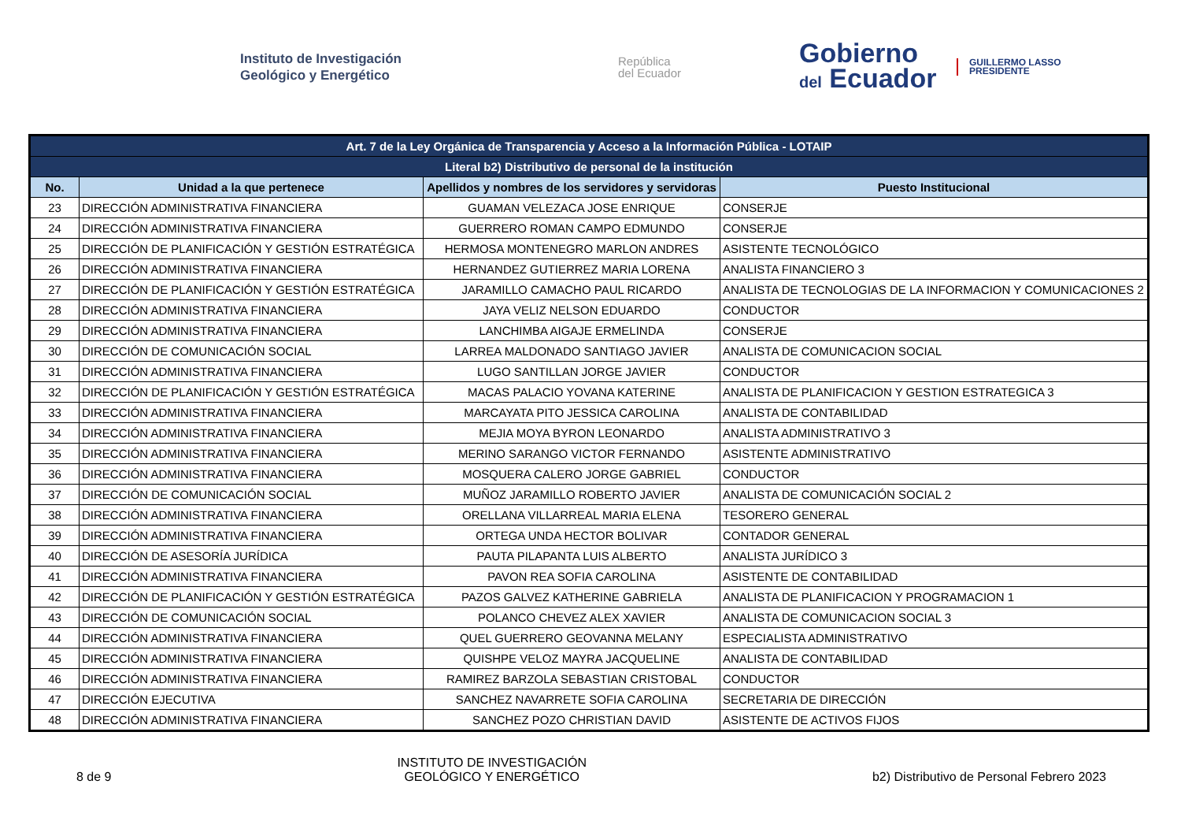Instituto de Investigación
Geológico y Energético
República
del Ecuador
Gobierno
del Ecuador
GUILLERMO LASSO
PRESIDENTE
| Art. 7 de la Ley Orgánica de Transparencia y Acceso a la Información Pública - LOTAIP | | | |
| Literal b2) Distributivo de personal de la institución | | | |
| No. | Unidad a la que pertenece | Apellidos y nombres de los servidores y servidoras | Puesto Institucional |
| 23 | DIRECCIÓN ADMINISTRATIVA FINANCIERA | GUAMAN VELEZACA JOSE ENRIQUE | CONSERJE |
| 24 | DIRECCIÓN ADMINISTRATIVA FINANCIERA | GUERRERO ROMAN CAMPO EDMUNDO | CONSERJE |
| 25 | DIRECCIÓN DE PLANIFICACIÓN Y GESTIÓN ESTRATÉGICA | HERMOSA MONTENEGRO MARLON ANDRES | ASISTENTE TECNOLÓGICO |
| 26 | DIRECCIÓN ADMINISTRATIVA FINANCIERA | HERNANDEZ GUTIERREZ MARIA LORENA | ANALISTA FINANCIERO 3 |
| 27 | DIRECCIÓN DE PLANIFICACIÓN Y GESTIÓN ESTRATÉGICA | JARAMILLO CAMACHO PAUL RICARDO | ANALISTA DE TECNOLOGIAS DE LA INFORMACION Y COMUNICACIONES 2 |
| 28 | DIRECCIÓN ADMINISTRATIVA FINANCIERA | JAYA VELIZ NELSON EDUARDO | CONDUCTOR |
| 29 | DIRECCIÓN ADMINISTRATIVA FINANCIERA | LANCHIMBA AIGAJE ERMELINDA | CONSERJE |
| 30 | DIRECCIÓN DE COMUNICACIÓN SOCIAL | LARREA MALDONADO SANTIAGO JAVIER | ANALISTA DE COMUNICACION SOCIAL |
| 31 | DIRECCIÓN ADMINISTRATIVA FINANCIERA | LUGO SANTILLAN JORGE JAVIER | CONDUCTOR |
| 32 | DIRECCIÓN DE PLANIFICACIÓN Y GESTIÓN ESTRATÉGICA | MACAS PALACIO YOVANA KATERINE | ANALISTA DE PLANIFICACION Y GESTION ESTRATEGICA 3 |
| 33 | DIRECCIÓN ADMINISTRATIVA FINANCIERA | MARCAYATA PITO JESSICA CAROLINA | ANALISTA DE CONTABILIDAD |
| 34 | DIRECCIÓN ADMINISTRATIVA FINANCIERA | MEJIA MOYA BYRON LEONARDO | ANALISTA ADMINISTRATIVO 3 |
| 35 | DIRECCIÓN ADMINISTRATIVA FINANCIERA | MERINO SARANGO VICTOR FERNANDO | ASISTENTE ADMINISTRATIVO |
| 36 | DIRECCIÓN ADMINISTRATIVA FINANCIERA | MOSQUERA CALERO JORGE GABRIEL | CONDUCTOR |
| 37 | DIRECCIÓN DE COMUNICACIÓN SOCIAL | MUÑOZ JARAMILLO ROBERTO JAVIER | ANALISTA DE COMUNICACIÓN SOCIAL 2 |
| 38 | DIRECCIÓN ADMINISTRATIVA FINANCIERA | ORELLANA VILLARREAL MARIA ELENA | TESORERO GENERAL |
| 39 | DIRECCIÓN ADMINISTRATIVA FINANCIERA | ORTEGA UNDA HECTOR BOLIVAR | CONTADOR GENERAL |
| 40 | DIRECCIÓN DE ASESORÍA JURÍDICA | PAUTA PILAPANTA LUIS ALBERTO | ANALISTA JURÍDICO 3 |
| 41 | DIRECCIÓN ADMINISTRATIVA FINANCIERA | PAVON REA SOFIA CAROLINA | ASISTENTE DE CONTABILIDAD |
| 42 | DIRECCIÓN DE PLANIFICACIÓN Y GESTIÓN ESTRATÉGICA | PAZOS GALVEZ KATHERINE GABRIELA | ANALISTA DE PLANIFICACION Y PROGRAMACION 1 |
| 43 | DIRECCIÓN DE COMUNICACIÓN SOCIAL | POLANCO CHEVEZ ALEX XAVIER | ANALISTA DE COMUNICACION SOCIAL 3 |
| 44 | DIRECCIÓN ADMINISTRATIVA FINANCIERA | QUEL GUERRERO GEOVANNA MELANY | ESPECIALISTA ADMINISTRATIVO |
| 45 | DIRECCIÓN ADMINISTRATIVA FINANCIERA | QUISHPE VELOZ MAYRA JACQUELINE | ANALISTA DE CONTABILIDAD |
| 46 | DIRECCIÓN ADMINISTRATIVA FINANCIERA | RAMIREZ BARZOLA SEBASTIAN CRISTOBAL | CONDUCTOR |
| 47 | DIRECCIÓN EJECUTIVA | SANCHEZ NAVARRETE SOFIA CAROLINA | SECRETARIA DE DIRECCIÓN |
| 48 | DIRECCIÓN ADMINISTRATIVA FINANCIERA | SANCHEZ POZO CHRISTIAN DAVID | ASISTENTE DE ACTIVOS FIJOS |
8 de 9
INSTITUTO DE INVESTIGACIÓN
GEOLÓGICO Y ENERGÉTICO
b2) Distributivo de Personal Febrero 2023